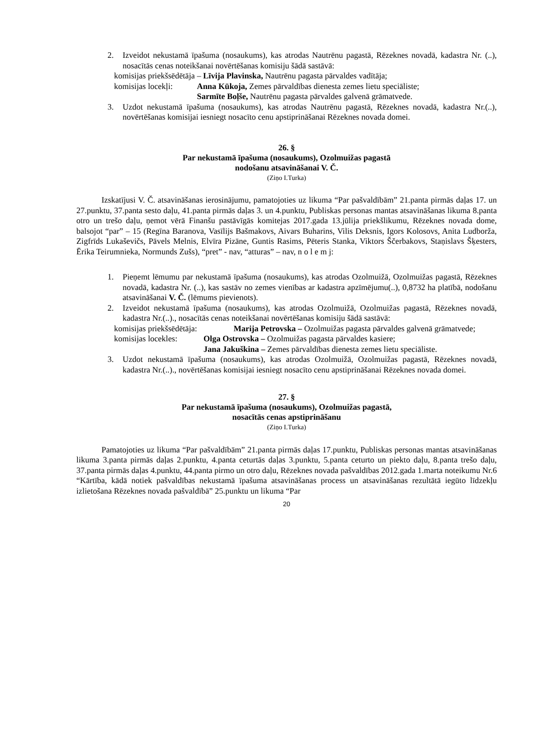2. Izveidot nekustamā īpašuma (nosaukums), kas atrodas Nautrēnu pagastā, Rēzeknes novadā, kadastra Nr. (..), nosacītās cenas noteikšanai novērtēšanas komisiju šādā sastāvā:
komisijas priekšsēdētāja – Līvija Plavinska, Nautrēnu pagasta pārvaldes vadītāja;
komisijas locekļi: Anna Kūkoja, Zemes pārvaldības dienesta zemes lietu speciāliste;
Sarmīte Boļše, Nautrēnu pagasta pārvaldes galvenā grāmatvede.
3. Uzdot nekustamā īpašuma (nosaukums), kas atrodas Nautrēnu pagastā, Rēzeknes novadā, kadastra Nr.(..), novērtēšanas komisijai iesniegt nosacīto cenu apstiprināšanai Rēzeknes novada domei.
26. §
Par nekustamā īpašuma (nosaukums), Ozolmuižas pagastā
nodošanu atsavināšanai V. Č.
(Ziņo I.Turka)
Izskatījusi V. Č. atsavināšanas ierosinājumu, pamatojoties uz likuma “Par pašvaldībām” 21.panta pirmās daļas 17. un 27.punktu, 37.panta sesto daļu, 41.panta pirmās daļas 3. un 4.punktu, Publiskas personas mantas atsavināšanas likuma 8.panta otro un trešo daļu, ņemot vērā Finanšu pastāvīgās komitejas 2017.gada 13.jūlija priekšlikumu, Rēzeknes novada dome, balsojot “par” – 15 (Regīna Baranova, Vasīlijs Bašmakovs, Aivars Buharins, Vilis Deksnis, Igors Kolosovs, Anita Ludborža, Zigfrīds Lukaševičs, Pāvels Melnis, Elvīra Pizāne, Guntis Rasims, Pēteris Stanka, Viktors Ščerbakovs, Staņislavs Šķesters, Ērika Teirumnieka, Normunds Zušs), “pret” - nav, “atturas” – nav, n o l e m j:
1. Pieņemt lēmumu par nekustamā īpašuma (nosaukums), kas atrodas Ozolmuižā, Ozolmuižas pagastā, Rēzeknes novadā, kadastra Nr. (..), kas sastāv no zemes vienības ar kadastra apzīmējumu(..), 0,8732 ha platībā, nodošanu atsavināšanai V. Č. (lēmums pievienots).
2. Izveidot nekustamā īpašuma (nosaukums), kas atrodas Ozolmuižā, Ozolmuižas pagastā, Rēzeknes novadā, kadastra Nr.(..)., nosacītās cenas noteikšanai novērtēšanas komisiju šādā sastāvā:
komisijas priekšsēdētāja: Marija Petrovska – Ozolmuižas pagasta pārvaldes galvenā grāmatvede;
komisijas locekles: Olga Ostrovska – Ozolmuižas pagasta pārvaldes kasiere;
Jana Jakuškina – Zemes pārvaldības dienesta zemes lietu speciāliste.
3. Uzdot nekustamā īpašuma (nosaukums), kas atrodas Ozolmuižā, Ozolmuižas pagastā, Rēzeknes novadā, kadastra Nr.(..)., novērtēšanas komisijai iesniegt nosacīto cenu apstiprināšanai Rēzeknes novada domei.
27. §
Par nekustamā īpašuma (nosaukums), Ozolmuižas pagastā,
nosacītās cenas apstiprināšanu
(Ziņo I.Turka)
Pamatojoties uz likuma “Par pašvaldībām” 21.panta pirmās daļas 17.punktu, Publiskas personas mantas atsavināšanas likuma 3.panta pirmās daļas 2.punktu, 4.panta ceturtās daļas 3.punktu, 5.panta ceturto un piekto daļu, 8.panta trešo daļu, 37.panta pirmās daļas 4.punktu, 44.panta pirmo un otro daļu, Rēzeknes novada pašvaldības 2012.gada 1.marta noteikumu Nr.6 “Kārtība, kādā notiek pašvaldības nekustamā īpašuma atsavināšanas process un atsavināšanas rezultātā iegūto līdzekļu izlietošana Rēzeknes novada pašvaldībā” 25.punktu un likuma “Par
20